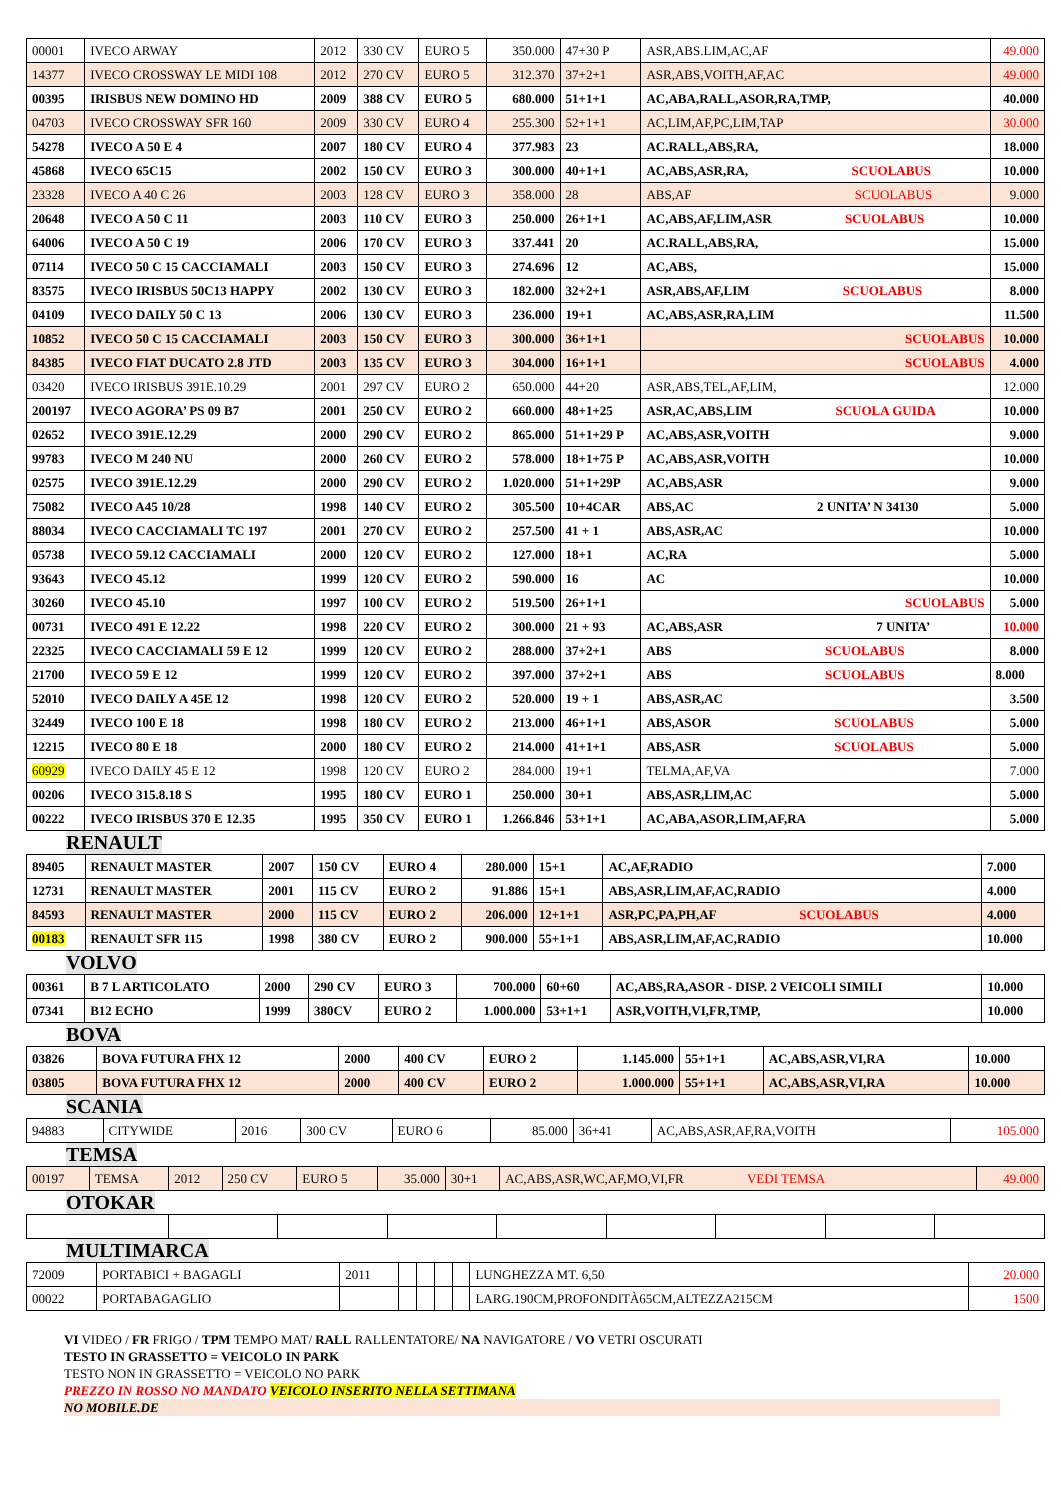| 00001 | IVECO ARWAY | 2012 | 330 CV | EURO 5 | 350.000 | 47+30 P | ASR,ABS.LIM,AC,AF | 49.000 |
| 14377 | IVECO CROSSWAY LE MIDI 108 | 2012 | 270 CV | EURO 5 | 312.370 | 37+2+1 | ASR,ABS,VOITH,AF,AC | 49.000 |
| 00395 | IRISBUS NEW DOMINO HD | 2009 | 388 CV | EURO 5 | 680.000 | 51+1+1 | AC,ABA,RALL,ASOR,RA,TMP, | 40.000 |
| 04703 | IVECO CROSSWAY SFR 160 | 2009 | 330 CV | EURO 4 | 255.300 | 52+1+1 | AC,LIM,AF,PC,LIM,TAP | 30.000 |
| 54278 | IVECO A 50 E 4 | 2007 | 180 CV | EURO 4 | 377.983 | 23 | AC.RALL,ABS,RA, | 18.000 |
| 45868 | IVECO 65C15 | 2002 | 150 CV | EURO 3 | 300.000 | 40+1+1 | AC,ABS,ASR,RA, SCUOLABUS | 10.000 |
| 23328 | IVECO A 40 C 26 | 2003 | 128 CV | EURO 3 | 358.000 | 28 | ABS,AF SCUOLABUS | 9.000 |
| 20648 | IVECO A 50 C 11 | 2003 | 110 CV | EURO 3 | 250.000 | 26+1+1 | AC,ABS,AF,LIM,ASR SCUOLABUS | 10.000 |
| 64006 | IVECO A 50 C 19 | 2006 | 170 CV | EURO 3 | 337.441 | 20 | AC.RALL,ABS,RA, | 15.000 |
| 07114 | IVECO 50 C 15 CACCIAMALI | 2003 | 150 CV | EURO 3 | 274.696 | 12 | AC,ABS, | 15.000 |
| 83575 | IVECO IRISBUS 50C13 HAPPY | 2002 | 130 CV | EURO 3 | 182.000 | 32+2+1 | ASR,ABS,AF,LIM SCUOLABUS | 8.000 |
| 04109 | IVECO DAILY 50 C 13 | 2006 | 130 CV | EURO 3 | 236.000 | 19+1 | AC,ABS,ASR,RA,LIM | 11.500 |
| 10852 | IVECO 50 C 15 CACCIAMALI | 2003 | 150 CV | EURO 3 | 300.000 | 36+1+1 | SCUOLABUS | 10.000 |
| 84385 | IVECO FIAT DUCATO 2.8 JTD | 2003 | 135 CV | EURO 3 | 304.000 | 16+1+1 | SCUOLABUS | 4.000 |
| 03420 | IVECO IRISBUS 391E.10.29 | 2001 | 297 CV | EURO 2 | 650.000 | 44+20 | ASR,ABS,TEL,AF,LIM, | 12.000 |
| 200197 | IVECO AGORA’ PS 09 B7 | 2001 | 250 CV | EURO 2 | 660.000 | 48+1+25 | ASR,AC,ABS,LIM SCUOLA GUIDA | 10.000 |
| 02652 | IVECO 391E.12.29 | 2000 | 290 CV | EURO 2 | 865.000 | 51+1+29 P | AC,ABS,ASR,VOITH | 9.000 |
| 99783 | IVECO M 240 NU | 2000 | 260 CV | EURO 2 | 578.000 | 18+1+75 P | AC,ABS,ASR,VOITH | 10.000 |
| 02575 | IVECO 391E.12.29 | 2000 | 290 CV | EURO 2 | 1.020.000 | 51+1+29P | AC,ABS,ASR | 9.000 |
| 75082 | IVECO A45 10/28 | 1998 | 140 CV | EURO 2 | 305.500 | 10+4CAR | ABS,AC 2 UNITA’ N 34130 | 5.000 |
| 88034 | IVECO CACCIAMALI TC 197 | 2001 | 270 CV | EURO 2 | 257.500 | 41 + 1 | ABS,ASR,AC | 10.000 |
| 05738 | IVECO 59.12 CACCIAMALI | 2000 | 120 CV | EURO 2 | 127.000 | 18+1 | AC,RA | 5.000 |
| 93643 | IVECO 45.12 | 1999 | 120 CV | EURO 2 | 590.000 | 16 | AC | 10.000 |
| 30260 | IVECO 45.10 | 1997 | 100 CV | EURO 2 | 519.500 | 26+1+1 | SCUOLABUS | 5.000 |
| 00731 | IVECO 491 E 12.22 | 1998 | 220 CV | EURO 2 | 300.000 | 21 + 93 | AC,ABS,ASR 7 UNITA’ | 10.000 |
| 22325 | IVECO CACCIAMALI 59 E 12 | 1999 | 120 CV | EURO 2 | 288.000 | 37+2+1 | ABS SCUOLABUS | 8.000 |
| 21700 | IVECO 59 E 12 | 1999 | 120 CV | EURO 2 | 397.000 | 37+2+1 | ABS SCUOLABUS | 8.000 |
| 52010 | IVECO DAILY A 45E 12 | 1998 | 120 CV | EURO 2 | 520.000 | 19 + 1 | ABS,ASR,AC | 3.500 |
| 32449 | IVECO 100 E 18 | 1998 | 180 CV | EURO 2 | 213.000 | 46+1+1 | ABS,ASOR SCUOLABUS | 5.000 |
| 12215 | IVECO 80 E 18 | 2000 | 180 CV | EURO 2 | 214.000 | 41+1+1 | ABS,ASR SCUOLABUS | 5.000 |
| 60929 | IVECO DAILY 45 E 12 | 1998 | 120 CV | EURO 2 | 284.000 | 19+1 | TELMA,AF,VA | 7.000 |
| 00206 | IVECO 315.8.18 S | 1995 | 180 CV | EURO 1 | 250.000 | 30+1 | ABS,ASR,LIM,AC | 5.000 |
| 00222 | IVECO IRISBUS 370 E 12.35 | 1995 | 350 CV | EURO 1 | 1.266.846 | 53+1+1 | AC,ABA,ASOR,LIM,AF,RA | 5.000 |
RENAULT
| 89405 | RENAULT MASTER | 2007 | 150 CV | EURO 4 | 280.000 | 15+1 | AC,AF,RADIO | 7.000 |
| 12731 | RENAULT MASTER | 2001 | 115 CV | EURO 2 | 91.886 | 15+1 | ABS,ASR,LIM,AF,AC,RADIO | 4.000 |
| 84593 | RENAULT MASTER | 2000 | 115 CV | EURO 2 | 206.000 | 12+1+1 | ASR,PC,PA,PH,AF SCUOLABUS | 4.000 |
| 00183 | RENAULT SFR 115 | 1998 | 380 CV | EURO 2 | 900.000 | 55+1+1 | ABS,ASR,LIM,AF,AC,RADIO | 10.000 |
VOLVO
| 00361 | B 7 L ARTICOLATO | 2000 | 290 CV | EURO 3 | 700.000 | 60+60 | AC,ABS,RA,ASOR - DISP. 2 VEICOLI SIMILI | 10.000 |
| 07341 | B12 ECHO | 1999 | 380CV | EURO 2 | 1.000.000 | 53+1+1 | ASR,VOITH,VI,FR,TMP, | 10.000 |
BOVA
| 03826 | BOVA FUTURA FHX 12 | 2000 | 400 CV | EURO 2 | 1.145.000 | 55+1+1 | AC,ABS,ASR,VI,RA | 10.000 |
| 03805 | BOVA FUTURA FHX 12 | 2000 | 400 CV | EURO 2 | 1.000.000 | 55+1+1 | AC,ABS,ASR,VI,RA | 10.000 |
SCANIA
| 94883 | CITYWIDE | 2016 | 300 CV | EURO 6 | 85.000 | 36+41 | AC,ABS,ASR,AF,RA,VOITH | 105.000 |
TEMSA
| 00197 | TEMSA | 2012 | 250 CV | EURO 5 | 35.000 | 30+1 | AC,ABS,ASR,WC,AF,MO,VI,FR VEDI TEMSA | 49.000 |
OTOKAR MULTIMARCA
| 72009 | PORTABICI + BAGAGLI | 2011 | | | | | LUNGHEZZA MT. 6,50 | 20.000 |
| 00022 | PORTABAGAGLIO | | | | | | LARG.190CM,PROFONDITÀ65CM,ALTEZZA215CM | 1500 |
VI VIDEO / FR FRIGO / TPM TEMPO MAT/ RALL RALLENTATORE/ NA NAVIGATORE / VO VETRI OSCURATI
TESTO IN GRASSETTO = VEICOLO IN PARK
TESTO NON IN GRASSETTO = VEICOLO NO PARK
PREZZO IN ROSSO NO MANDATO VEICOLO INSERITO NELLA SETTIMANA
NO MOBILE.DE